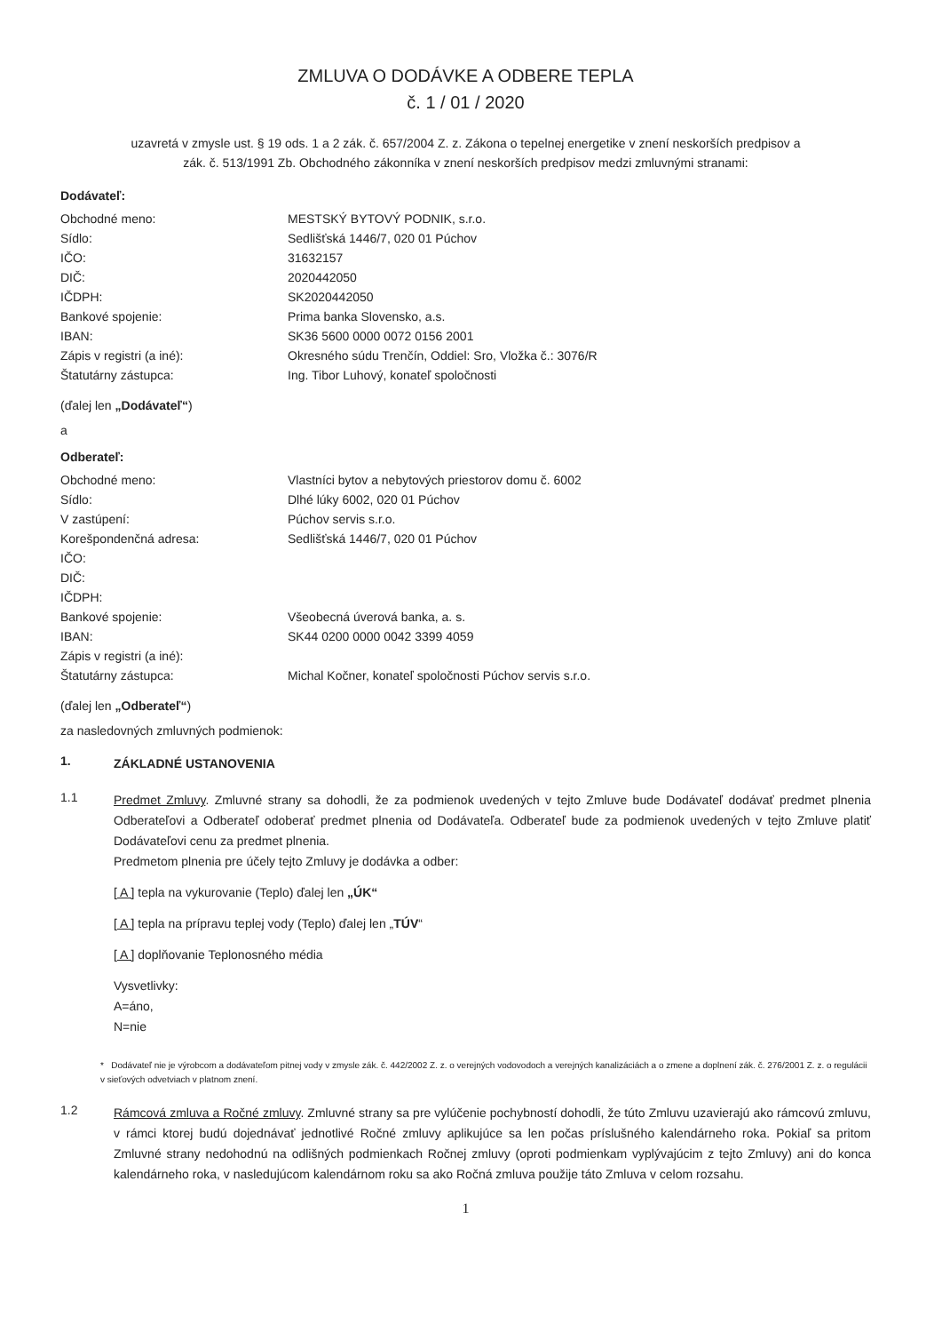ZMLUVA O DODÁVKE A ODBERE TEPLA
č. 1 / 01 / 2020
uzavretá v zmysle ust. § 19 ods. 1 a 2 zák. č. 657/2004 Z. z. Zákona o tepelnej energetike v znení neskorších predpisov a
zák. č. 513/1991 Zb. Obchodného zákonníka v znení neskorších predpisov medzi zmluvnými stranami:
Dodávateľ:
| Obchodné meno: | MESTSKÝ BYTOVÝ PODNIK, s.r.o. |
| Sídlo: | Sedlišťská 1446/7, 020 01 Púchov |
| IČO: | 31632157 |
| DIČ: | 2020442050 |
| IČDPH: | SK2020442050 |
| Bankové spojenie: | Prima banka Slovensko, a.s. |
| IBAN: | SK36 5600 0000 0072 0156 2001 |
| Zápis v registri (a iné): | Okresného súdu Trenčín, Oddiel: Sro, Vložka č.: 3076/R |
| Štatutárny zástupca: | Ing. Tibor Luhový, konateľ spoločnosti |
(ďalej len „Dodávateľ“)
a
Odberateľ:
| Obchodné meno: | Vlastníci bytov a nebytových priestorov domu č. 6002 |
| Sídlo: | Dlhé lúky 6002, 020 01 Púchov |
| V zastúpení: | Púchov servis s.r.o. |
| Korešpondenčná adresa: | Sedlišťská 1446/7, 020 01 Púchov |
| IČO: | |
| DIČ: | |
| IČDPH: | |
| Bankové spojenie: | Všeobecná úverová banka, a. s. |
| IBAN: | SK44 0200 0000 0042 3399 4059 |
| Zápis v registri (a iné): | |
| Štatutárny zástupca: | Michal Kočner, konateľ spoločnosti Púchov servis s.r.o. |
(ďalej len „Odberateľ“)
za nasledovných zmluvných podmienok:
1.
ZÁKLADNÉ USTANOVENIA
1.1
Predmet Zmluvy. Zmluvné strany sa dohodli, že za podmienok uvedených v tejto Zmluve bude Dodávateľ dodávať predmet plnenia Odberateľovi a Odberateľ odoberať predmet plnenia od Dodávateľa. Odberateľ bude za podmienok uvedených v tejto Zmluve platiť Dodávateľovi cenu za predmet plnenia.
Predmetom plnenia pre účely tejto Zmluvy je dodávka a odber:
[ A ] tepla na vykurovanie (Teplo) ďalej len „ÚK“
[ A ] tepla na prípravu teplej vody (Teplo) ďalej len „TÚV“
[ A ] doplňovanie Teplonosného média
Vysvetlivky:
A=áno,
N=nie
* Dodávateľ nie je výrobcom a dodávateľom pitnej vody v zmysle zák. č. 442/2002 Z. z. o verejných vodovodoch a verejných kanalizáciách a o zmene a doplnení zák. č. 276/2001 Z. z. o regulácii v sieťových odvetviach v platnom znení.
1.2
Rámcová zmluva a Ročné zmluvy. Zmluvné strany sa pre vylúčenie pochybností dohodli, že túto Zmluvu uzavierajú ako rámcovú zmluvu, v rámci ktorej budú dojednávať jednotlivé Ročné zmluvy aplikujúce sa len počas príslušného kalendárneho roka. Pokiaľ sa pritom Zmluvné strany nedohodnú na odlišných podmienkach Ročnej zmluvy (oproti podmienkam vyplývajúcim z tejto Zmluvy) ani do konca kalendárneho roka, v nasledujúcom kalendárnom roku sa ako Ročná zmluva použije táto Zmluva v celom rozsahu.
1